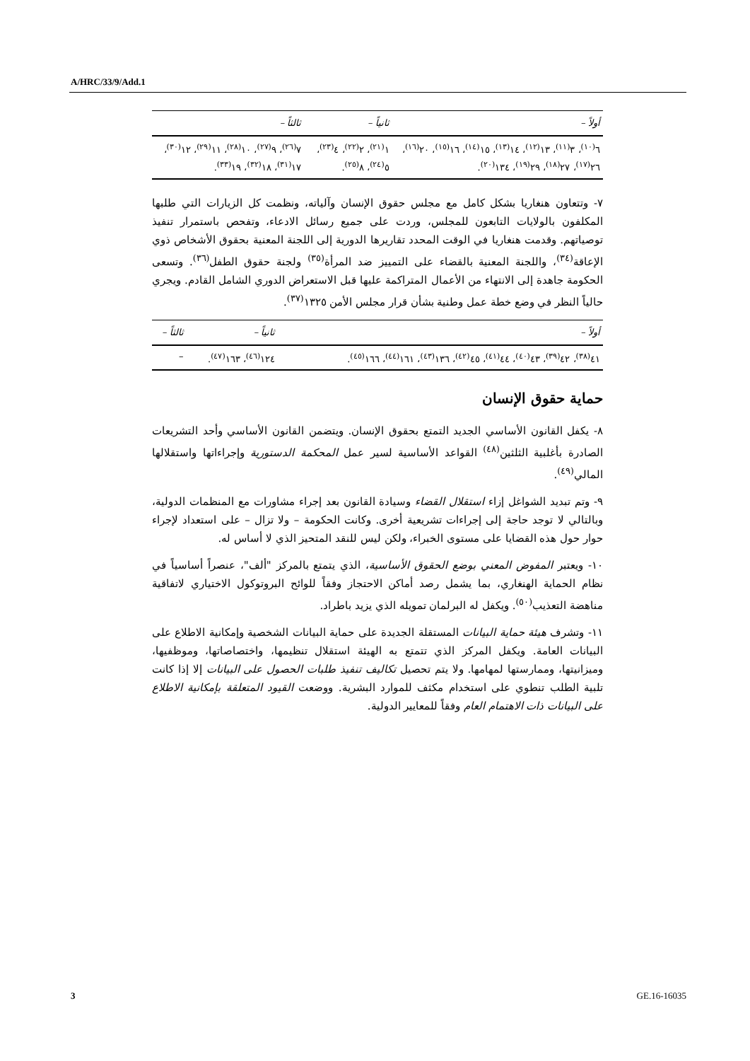A/HRC/33/9/Add.1
| أولاً – | ثانياً – | ثالثاً – |
| --- | --- | --- |
| ٦<sup>(١٠)</sup>، ٣<sup>(١١)</sup>، ١٣<sup>(١٢)</sup>، ١٤<sup>(١٣)</sup>، ١٥<sup>(١٤)</sup>، ١٦<sup>(١٥)</sup>، ٢٠<sup>(١٦)</sup>، ٢٦<sup>(١٧)</sup>، ٢٧<sup>(١٨)</sup>، ٢٩<sup>(١٩)</sup>، ١٣٤<sup>(٢٠)</sup>. | ١<sup>(٢١)</sup>، ٢<sup>(٢٢)</sup>، ٤<sup>(٢٣)</sup>، ٥<sup>(٢٤)</sup>، ٨<sup>(٢٥)</sup>. | ٧<sup>(٢٦)</sup>، ٩<sup>(٢٧)</sup>، ١٠<sup>(٢٨)</sup>، ١١<sup>(٢٩)</sup>، ١٢<sup>(٣٠)</sup>، ١٧<sup>(٣١)</sup>، ١٨<sup>(٣٢)</sup>، ١٩<sup>(٣٣)</sup>. |
٧- وتتعاون هنغاريا بشكل كامل مع مجلس حقوق الإنسان وآلياته، ونظمت كل الزيارات التي طلبها المكلفون بالولايات التابعون للمجلس، وردت على جميع رسائل الادعاء، وتفحص باستمرار تنفيذ توصياتهم. وقدمت هنغاريا في الوقت المحدد تقاريرها الدورية إلى اللجنة المعنية بحقوق الأشخاص ذوي الإعاقة<sup>(٣٤)</sup>، واللجنة المعنية بالقضاء على التمييز ضد المرأة<sup>(٣٥)</sup> ولجنة حقوق الطفل<sup>(٣٦)</sup>. وتسعى الحكومة جاهدة إلى الانتهاء من الأعمال المتراكمة عليها قبل الاستعراض الدوري الشامل القادم. ويجري حالياً النظر في وضع خطة عمل وطنية بشأن قرار مجلس الأمن ١٣٢٥<sup>(٣٧)</sup>.
| أولاً – | ثانياً – | ثالثاً – |
| --- | --- | --- |
| ٤١<sup>(٣٨)</sup>، ٤٢<sup>(٣٩)</sup>، ٤٣<sup>(٤٠)</sup>، ٤٤<sup>(٤١)</sup>، ٤٥<sup>(٤٢)</sup>، ١٣٦<sup>(٤٣)</sup>، ١٦١<sup>(٤٤)</sup>، ١٦٦<sup>(٤٥)</sup>. | ١٢٤<sup>(٤٦)</sup>، ١٦٣<sup>(٤٧)</sup>. | – |
حماية حقوق الإنسان
٨- يكفل القانون الأساسي الجديد التمتع بحقوق الإنسان. ويتضمن القانون الأساسي وأحد التشريعات الصادرة بأغلبية الثلثين<sup>(٤٨)</sup> القواعد الأساسية لسير عمل المحكمة الدستورية وإجراءاتها واستقلالها المالي<sup>(٤٩)</sup>.
٩- وتم تبديد الشواغل إزاء استقلال القضاء وسيادة القانون بعد إجراء مشاورات مع المنظمات الدولية، وبالتالي لا توجد حاجة إلى إجراءات تشريعية أخرى. وكانت الحكومة – ولا تزال – على استعداد لإجراء حوار حول هذه القضايا على مستوى الخبراء، ولكن ليس للنقد المتحيز الذي لا أساس له.
١٠- ويعتبر المفوض المعني بوضع الحقوق الأساسية، الذي يتمتع بالمركز "ألف"، عنصراً أساسياً في نظام الحماية الهنغاري، بما يشمل رصد أماكن الاحتجاز وفقاً للوائح البروتوكول الاختياري لاتفاقية مناهضة التعذيب<sup>(٥٠)</sup>. ويكفل له البرلمان تمويله الذي يزيد باطراد.
١١- وتشرف هيئة حماية البيانات المستقلة الجديدة على حماية البيانات الشخصية وإمكانية الاطلاع على البيانات العامة. ويكفل المركز الذي تتمتع به الهيئة استقلال تنظيمها، واختصاصاتها، وموظفيها، وميزانيتها، وممارستها لمهامها. ولا يتم تحصيل تكاليف تنفيذ طلبات الحصول على البيانات إلا إذا كانت تلبية الطلب تنطوي على استخدام مكثف للموارد البشرية. ووضعت القيود المتعلقة بإمكانية الاطلاع على البيانات ذات الاهتمام العام وفقاً للمعايير الدولية.
3 GE.16-16035